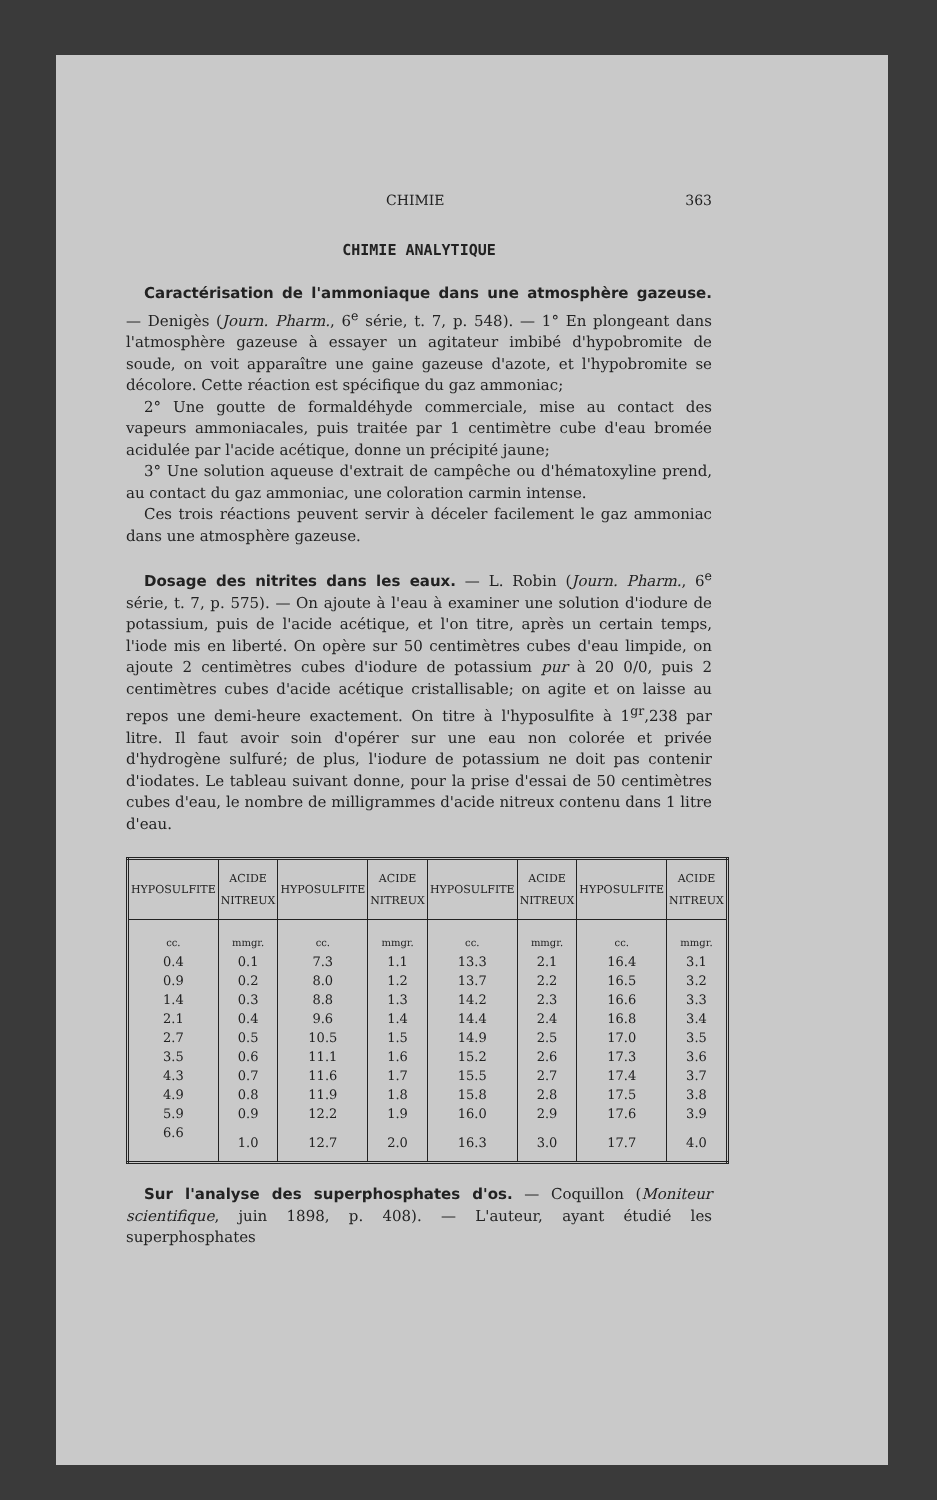CHIMIE 363
CHIMIE ANALYTIQUE
Caractérisation de l'ammoniaque dans une atmosphère gazeuse. — Denigès (Journ. Pharm., 6<sup>e</sup> série, t. 7, p. 548). — 1° En plongeant dans l'atmosphère gazeuse à essayer un agitateur imbibé d'hypobromite de soude, on voit apparaître une gaine gazeuse d'azote, et l'hypobromite se décolore. Cette réaction est spécifique du gaz ammoniac;
2° Une goutte de formaldéhyde commerciale, mise au contact des vapeurs ammoniacales, puis traitée par 1 centimètre cube d'eau bromée acidulée par l'acide acétique, donne un précipité jaune;
3° Une solution aqueuse d'extrait de campêche ou d'hématoxyline prend, au contact du gaz ammoniac, une coloration carmin intense.
Ces trois réactions peuvent servir à déceler facilement le gaz ammoniac dans une atmosphère gazeuse.
Dosage des nitrites dans les eaux. — L. Robin (Journ. Pharm., 6<sup>e</sup> série, t. 7, p. 575). — On ajoute à l'eau à examiner une solution d'iodure de potassium, puis de l'acide acétique, et l'on titre, après un certain temps, l'iode mis en liberté. On opère sur 50 centimètres cubes d'eau limpide, on ajoute 2 centimètres cubes d'iodure de potassium pur à 20 0/0, puis 2 centimètres cubes d'acide acétique cristallisable; on agite et on laisse au repos une demi-heure exactement. On titre à l'hyposulfite à 1<sup>gr</sup>,238 par litre. Il faut avoir soin d'opérer sur une eau non colorée et privée d'hydrogène sulfuré; de plus, l'iodure de potassium ne doit pas contenir d'iodates. Le tableau suivant donne, pour la prise d'essai de 50 centimètres cubes d'eau, le nombre de milligrammes d'acide nitreux contenu dans 1 litre d'eau.
| HYPOSULFITE | ACIDE NITREUX | HYPOSULFITE | ACIDE NITREUX | HYPOSULFITE | ACIDE NITREUX | HYPOSULFITE | ACIDE NITREUX |
| --- | --- | --- | --- | --- | --- | --- | --- |
| cc. | mmgr. | cc. | mmgr. | cc. | mmgr. | cc. | mmgr. |
| 0.4 | 0.1 | 7.3 | 1.1 | 13.3 | 2.1 | 16.4 | 3.1 |
| 0.9 | 0.2 | 8.0 | 1.2 | 13.7 | 2.2 | 16.5 | 3.2 |
| 1.4 | 0.3 | 8.8 | 1.3 | 14.2 | 2.3 | 16.6 | 3.3 |
| 2.1 | 0.4 | 9.6 | 1.4 | 14.4 | 2.4 | 16.8 | 3.4 |
| 2.7 | 0.5 | 10.5 | 1.5 | 14.9 | 2.5 | 17.0 | 3.5 |
| 3.5 | 0.6 | 11.1 | 1.6 | 15.2 | 2.6 | 17.3 | 3.6 |
| 4.3 | 0.7 | 11.6 | 1.7 | 15.5 | 2.7 | 17.4 | 3.7 |
| 4.9 | 0.8 | 11.9 | 1.8 | 15.8 | 2.8 | 17.5 | 3.8 |
| 5.9 | 0.9 | 12.2 | 1.9 | 16.0 | 2.9 | 17.6 | 3.9 |
| 6.6 | 1.0 | 12.7 | 2.0 | 16.3 | 3.0 | 17.7 | 4.0 |
Sur l'analyse des superphosphates d'os. — Coquillon (Moniteur scientifique, juin 1898, p. 408). — L'auteur, ayant étudié les superphosphates